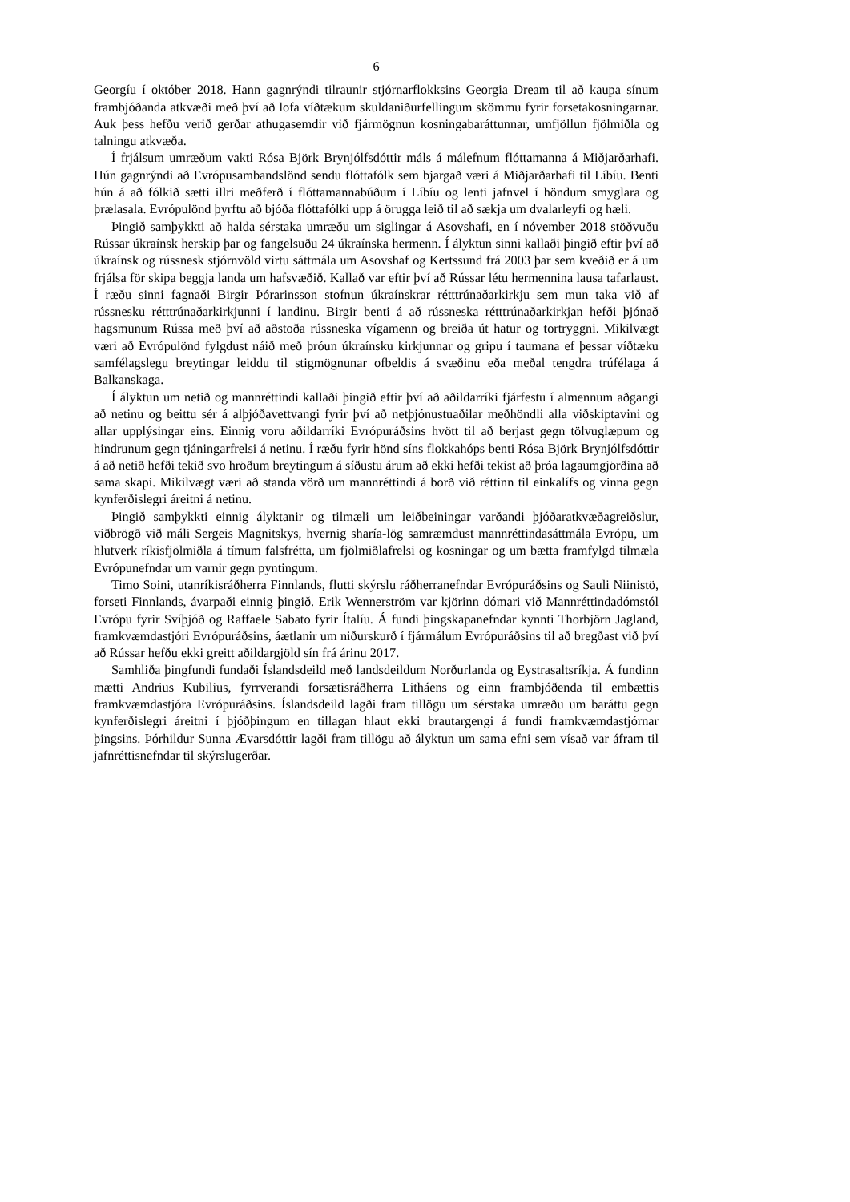6
Georgíu í október 2018. Hann gagnrýndi tilraunir stjórnarflokksins Georgia Dream til að kaupa sínum frambjóðanda atkvæði með því að lofa víðtækum skuldaniðurfellingum skömmu fyrir forsetakosningarnar. Auk þess hefðu verið gerðar athugasemdir við fjármögnun kosningabaráttunnar, umfjöllun fjölmiðla og talningu atkvæða.
Í frjálsum umræðum vakti Rósa Björk Brynjólfsdóttir máls á málefnum flóttamanna á Miðjarðarhafi. Hún gagnrýndi að Evrópusambandslönd sendu flóttafólk sem bjargað væri á Miðjarðarhafi til Líbíu. Benti hún á að fólkið sætti illri meðferð í flóttamannabúðum í Líbíu og lenti jafnvel í höndum smyglara og þrælasala. Evrópulönd þyrftu að bjóða flóttafólki upp á örugga leið til að sækja um dvalarleyfi og hæli.
Þingið samþykkti að halda sérstaka umræðu um siglingar á Asovshafi, en í nóvember 2018 stöðvuðu Rússar úkraínsk herskip þar og fangelsuðu 24 úkraínska hermenn. Í ályktun sinni kallaði þingið eftir því að úkraínsk og rússnesk stjórnvöld virtu sáttmála um Asovshaf og Kertssund frá 2003 þar sem kveðið er á um frjálsa för skipa beggja landa um hafsvæðið. Kallað var eftir því að Rússar létu hermennina lausa tafarlaust. Í ræðu sinni fagnaði Birgir Þórarinsson stofnun úkraínskrar rétttrúnaðarkirkju sem mun taka við af rússnesku rétttrúnaðarkirkjunni í landinu. Birgir benti á að rússneska rétttrúnaðarkirkjan hefði þjónað hagsmunum Rússa með því að aðstoða rússneska vígamenn og breiða út hatur og tortryggni. Mikilvægt væri að Evrópulönd fylgdust náið með þróun úkraínsku kirkjunnar og gripu í taumana ef þessar víðtæku samfélagslegu breytingar leiddu til stigmögnunar ofbeldis á svæðinu eða meðal tengdra trúfélaga á Balkanskaga.
Í ályktun um netið og mannréttindi kallaði þingið eftir því að aðildarríki fjárfestu í almennum aðgangi að netinu og beittu sér á alþjóðavettvangi fyrir því að netþjónustuaðilar meðhöndli alla viðskiptavini og allar upplýsingar eins. Einnig voru aðildarríki Evrópuráðsins hvött til að berjast gegn tölvuglæpum og hindrunum gegn tjáningarfrelsi á netinu. Í ræðu fyrir hönd síns flokkahóps benti Rósa Björk Brynjólfsdóttir á að netið hefði tekið svo hröðum breytingum á síðustu árum að ekki hefði tekist að þróa lagaumgjörðina að sama skapi. Mikilvægt væri að standa vörð um mannréttindi á borð við réttinn til einkalífs og vinna gegn kynferðislegri áreitni á netinu.
Þingið samþykkti einnig ályktanir og tilmæli um leiðbeiningar varðandi þjóðaratkvæðagreiðslur, viðbrögð við máli Sergeis Magnitskys, hvernig sharía-lög samræmdust mannréttindasáttmála Evrópu, um hlutverk ríkisfjölmiðla á tímum falsfrétta, um fjölmiðlafrelsi og kosningar og um bætta framfylgd tilmæla Evrópunefndar um varnir gegn pyntingum.
Timo Soini, utanríkisráðherra Finnlands, flutti skýrslu ráðherranefndar Evrópuráðsins og Sauli Niinistö, forseti Finnlands, ávarpaði einnig þingið. Erik Wennerström var kjörinn dómari við Mannréttindadómstól Evrópu fyrir Svíþjóð og Raffaele Sabato fyrir Ítalíu. Á fundi þingskapanefndar kynnti Thorbjörn Jagland, framkvæmdastjóri Evrópuráðsins, áætlanir um niðurskurð í fjármálum Evrópuráðsins til að bregðast við því að Rússar hefðu ekki greitt aðildargjöld sín frá árinu 2017.
Samhliða þingfundi fundaði Íslandsdeild með landsdeildum Norðurlanda og Eystrasaltsríkja. Á fundinn mætti Andrius Kubilius, fyrrverandi forsætisráðherra Litháens og einn frambjóðenda til embættis framkvæmdastjóra Evrópuráðsins. Íslandsdeild lagði fram tillögu um sérstaka umræðu um baráttu gegn kynferðislegri áreitni í þjóðþingum en tillagan hlaut ekki brautargengi á fundi framkvæmdastjórnar þingsins. Þórhildur Sunna Ævarsdóttir lagði fram tillögu að ályktun um sama efni sem vísað var áfram til jafnréttisnefndar til skýrslugerðar.